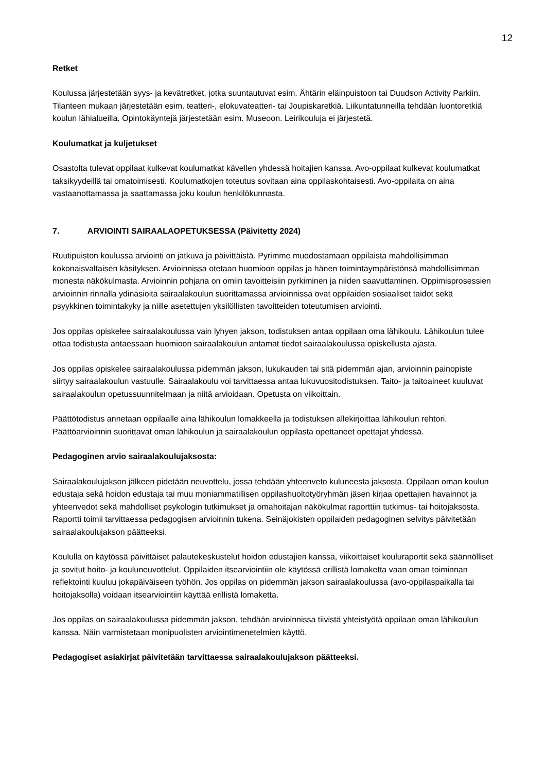12
Retket
Koulussa järjestetään syys- ja kevätretket, jotka suuntautuvat esim. Ähtärin eläinpuistoon tai Duudson Activity Parkiin. Tilanteen mukaan järjestetään esim. teatteri-, elokuvateatteri- tai Joupiskaretkiä. Liikuntatunneilla tehdään luontoretkiä koulun lähialueilla. Opintokäyntejä järjestetään esim. Museoon. Leirikouluja ei järjestetä.
Koulumatkat ja kuljetukset
Osastolta tulevat oppilaat kulkevat koulumatkat kävellen yhdessä hoitajien kanssa. Avo-oppilaat kulkevat koulumatkat taksikyydeillä tai omatoimisesti. Koulumatkojen toteutus sovitaan aina oppilaskohtaisesti. Avo-oppilaita on aina vastaanottamassa ja saattamassa joku koulun henkilökunnasta.
7. ARVIOINTI SAIRAALAOPETUKSESSA (Päivitetty 2024)
Ruutipuiston koulussa arviointi on jatkuva ja päivittäistä. Pyrimme muodostamaan oppilaista mahdollisimman kokonaisvaltaisen käsityksen. Arvioinnissa otetaan huomioon oppilas ja hänen toimintaympäristönsä mahdollisimman monesta näkökulmasta. Arvioinnin pohjana on omiin tavoitteisiin pyrkiminen ja niiden saavuttaminen. Oppimisprosessien arvioinnin rinnalla ydinasioita sairaalakoulun suorittamassa arvioinnissa ovat oppilaiden sosiaaliset taidot sekä psyykkinen toimintakyky ja niille asetettujen yksilöllisten tavoitteiden toteutumisen arviointi.
Jos oppilas opiskelee sairaalakoulussa vain lyhyen jakson, todistuksen antaa oppilaan oma lähikoulu. Lähikoulun tulee ottaa todistusta antaessaan huomioon sairaalakoulun antamat tiedot sairaalakoulussa opiskellusta ajasta.
Jos oppilas opiskelee sairaalakoulussa pidemmän jakson, lukukauden tai sitä pidemmän ajan, arvioinnin painopiste siirtyy sairaalakoulun vastuulle. Sairaalakoulu voi tarvittaessa antaa lukuvuositodistuksen. Taito- ja taitoaineet kuuluvat sairaalakoulun opetussuunnitelmaan ja niitä arvioidaan. Opetusta on viikoittain.
Päättötodistus annetaan oppilaalle aina lähikoulun lomakkeella ja todistuksen allekirjoittaa lähikoulun rehtori. Päättöarvioinnin suorittavat oman lähikoulun ja sairaalakoulun oppilasta opettaneet opettajat yhdessä.
Pedagoginen arvio sairaalakoulujaksosta:
Sairaalakoulujakson jälkeen pidetään neuvottelu, jossa tehdään yhteenveto kuluneesta jaksosta. Oppilaan oman koulun edustaja sekä hoidon edustaja tai muu moniammatillisen oppilashuoltotyöryhmän jäsen kirjaa opettajien havainnot ja yhteenvedot sekä mahdolliset psykologin tutkimukset ja omahoitajan näkökulmat raporttiin tutkimus- tai hoitojaksosta. Raportti toimii tarvittaessa pedagogisen arvioinnin tukena. Seinäjokisten oppilaiden pedagoginen selvitys päivitetään sairaalakoulujakson päätteeksi.
Koululla on käytössä päivittäiset palautekeskustelut hoidon edustajien kanssa, viikoittaiset kouluraportit sekä säännölliset ja sovitut hoito- ja kouluneuvottelut. Oppilaiden itsearviointiin ole käytössä erillistä lomaketta vaan oman toiminnan reflektointi kuuluu jokapäiväiseen työhön. Jos oppilas on pidemmän jakson sairaalakoulussa (avo-oppilaspaikalla tai hoitojaksolla) voidaan itsearviointiin käyttää erillistä lomaketta.
Jos oppilas on sairaalakoulussa pidemmän jakson, tehdään arvioinnissa tiivistä yhteistyötä oppilaan oman lähikoulun kanssa. Näin varmistetaan monipuolisten arviointimenetelmien käyttö.
Pedagogiset asiakirjat päivitetään tarvittaessa sairaalakoulujakson päätteeksi.